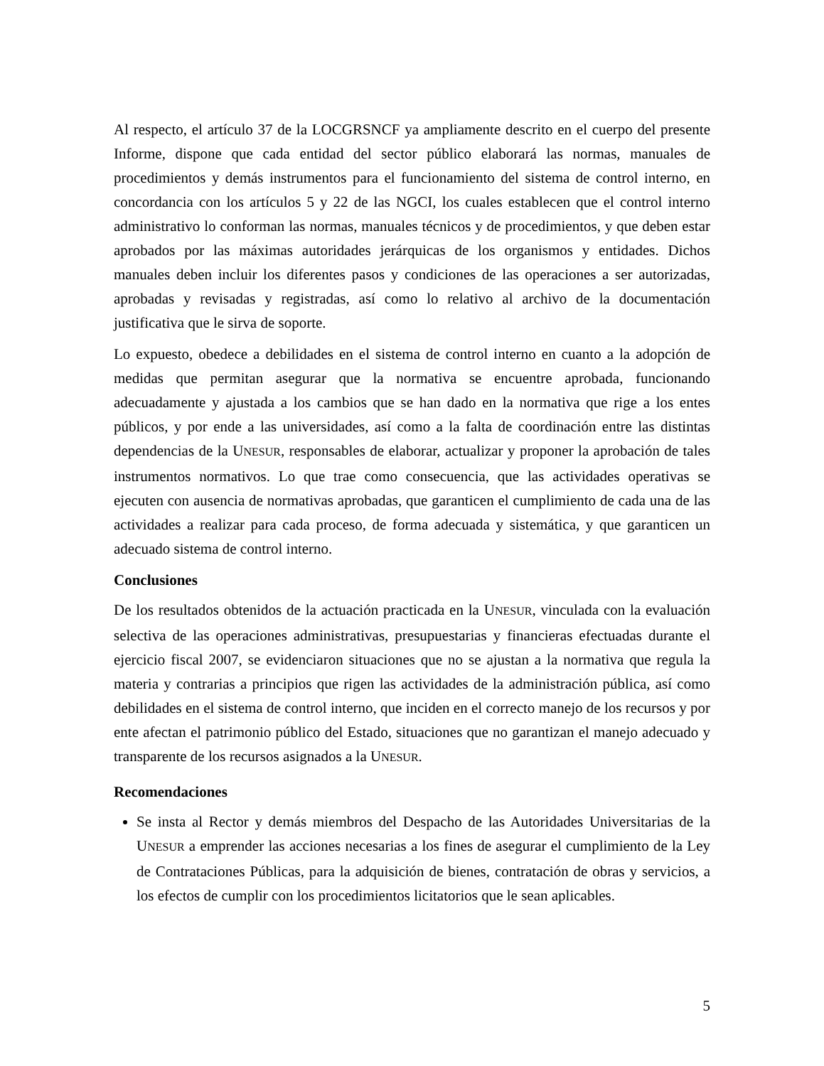Al respecto, el artículo 37 de la LOCGRSNCF ya ampliamente descrito en el cuerpo del presente Informe, dispone que cada entidad del sector público elaborará las normas, manuales de procedimientos y demás instrumentos para el funcionamiento del sistema de control interno, en concordancia con los artículos 5 y 22 de las NGCI, los cuales establecen que el control interno administrativo lo conforman las normas, manuales técnicos y de procedimientos, y que deben estar aprobados por las máximas autoridades jerárquicas de los organismos y entidades. Dichos manuales deben incluir los diferentes pasos y condiciones de las operaciones a ser autorizadas, aprobadas y revisadas y registradas, así como lo relativo al archivo de la documentación justificativa que le sirva de soporte.
Lo expuesto, obedece a debilidades en el sistema de control interno en cuanto a la adopción de medidas que permitan asegurar que la normativa se encuentre aprobada, funcionando adecuadamente y ajustada a los cambios que se han dado en la normativa que rige a los entes públicos, y por ende a las universidades, así como a la falta de coordinación entre las distintas dependencias de la UNESUR, responsables de elaborar, actualizar y proponer la aprobación de tales instrumentos normativos. Lo que trae como consecuencia, que las actividades operativas se ejecuten con ausencia de normativas aprobadas, que garanticen el cumplimiento de cada una de las actividades a realizar para cada proceso, de forma adecuada y sistemática, y que garanticen un adecuado sistema de control interno.
Conclusiones
De los resultados obtenidos de la actuación practicada en la UNESUR, vinculada con la evaluación selectiva de las operaciones administrativas, presupuestarias y financieras efectuadas durante el ejercicio fiscal 2007, se evidenciaron situaciones que no se ajustan a la normativa que regula la materia y contrarias a principios que rigen las actividades de la administración pública, así como debilidades en el sistema de control interno, que inciden en el correcto manejo de los recursos y por ente afectan el patrimonio público del Estado, situaciones que no garantizan el manejo adecuado y transparente de los recursos asignados a la UNESUR.
Recomendaciones
Se insta al Rector y demás miembros del Despacho de las Autoridades Universitarias de la UNESUR a emprender las acciones necesarias a los fines de asegurar el cumplimiento de la Ley de Contrataciones Públicas, para la adquisición de bienes, contratación de obras y servicios, a los efectos de cumplir con los procedimientos licitatorios que le sean aplicables.
5